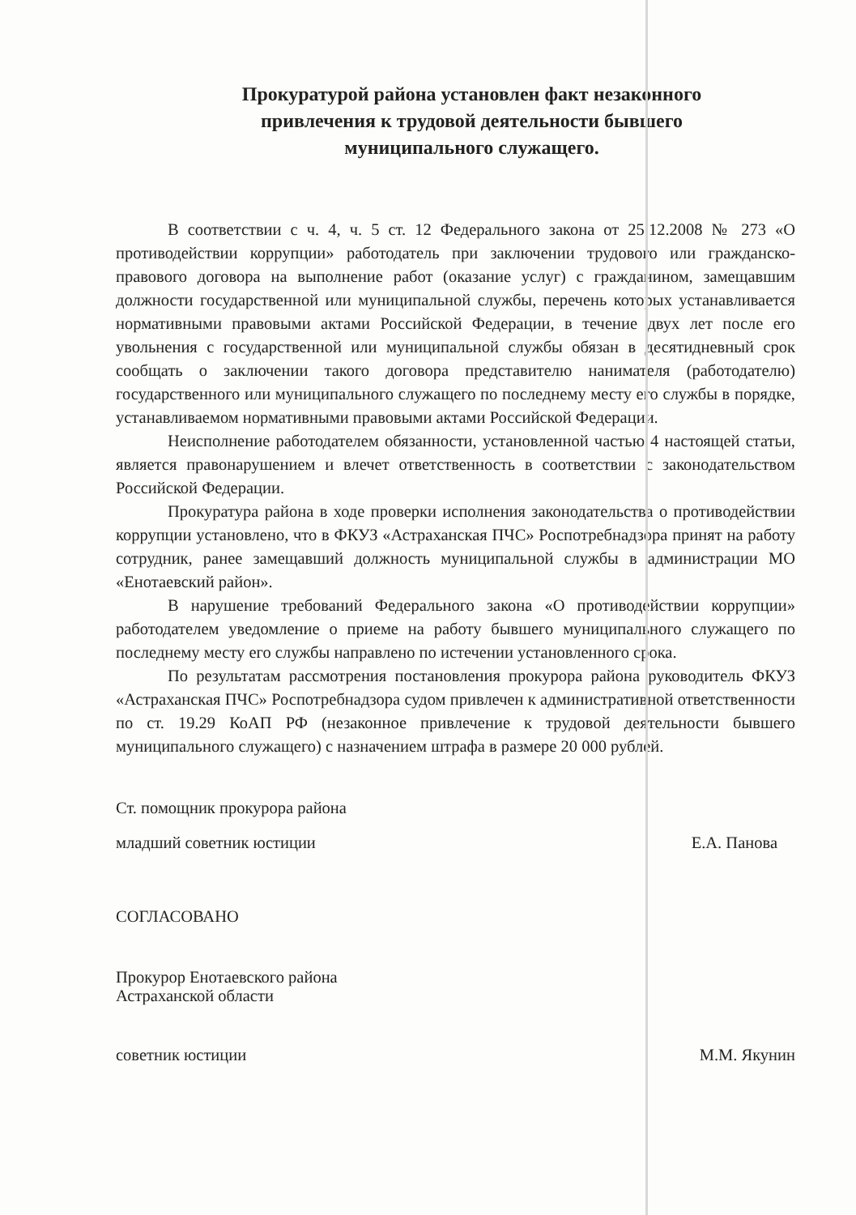Прокуратурой района установлен факт незаконного
привлечения к трудовой деятельности бывшего
муниципального служащего.
В соответствии с ч. 4, ч. 5 ст. 12 Федерального закона от 25.12.2008 № 273 «О противодействии коррупции» работодатель при заключении трудового или гражданско-правового договора на выполнение работ (оказание услуг) с гражданином, замещавшим должности государственной или муниципальной службы, перечень которых устанавливается нормативными правовыми актами Российской Федерации, в течение двух лет после его увольнения с государственной или муниципальной службы обязан в десятидневный срок сообщать о заключении такого договора представителю нанимателя (работодателю) государственного или муниципального служащего по последнему месту его службы в порядке, устанавливаемом нормативными правовыми актами Российской Федерации.
Неисполнение работодателем обязанности, установленной частью 4 настоящей статьи, является правонарушением и влечет ответственность в соответствии с законодательством Российской Федерации.
Прокуратура района в ходе проверки исполнения законодательства о противодействии коррупции установлено, что в ФКУЗ «Астраханская ПЧС» Роспотребнадзора принят на работу сотрудник, ранее замещавший должность муниципальной службы в администрации МО «Енотаевский район».
В нарушение требований Федерального закона «О противодействии коррупции» работодателем уведомление о приеме на работу бывшего муниципального служащего по последнему месту его службы направлено по истечении установленного срока.
По результатам рассмотрения постановления прокурора района руководитель ФКУЗ «Астраханская ПЧС» Роспотребнадзора судом привлечен к административной ответственности по ст. 19.29 КоАП РФ (незаконное привлечение к трудовой деятельности бывшего муниципального служащего) с назначением штрафа в размере 20 000 рублей.
Ст. помощник прокурора района
младший советник юстиции Е.А. Панова
СОГЛАСОВАНО
Прокурор Енотаевского района
Астраханской области
советник юстиции М.М. Якунин